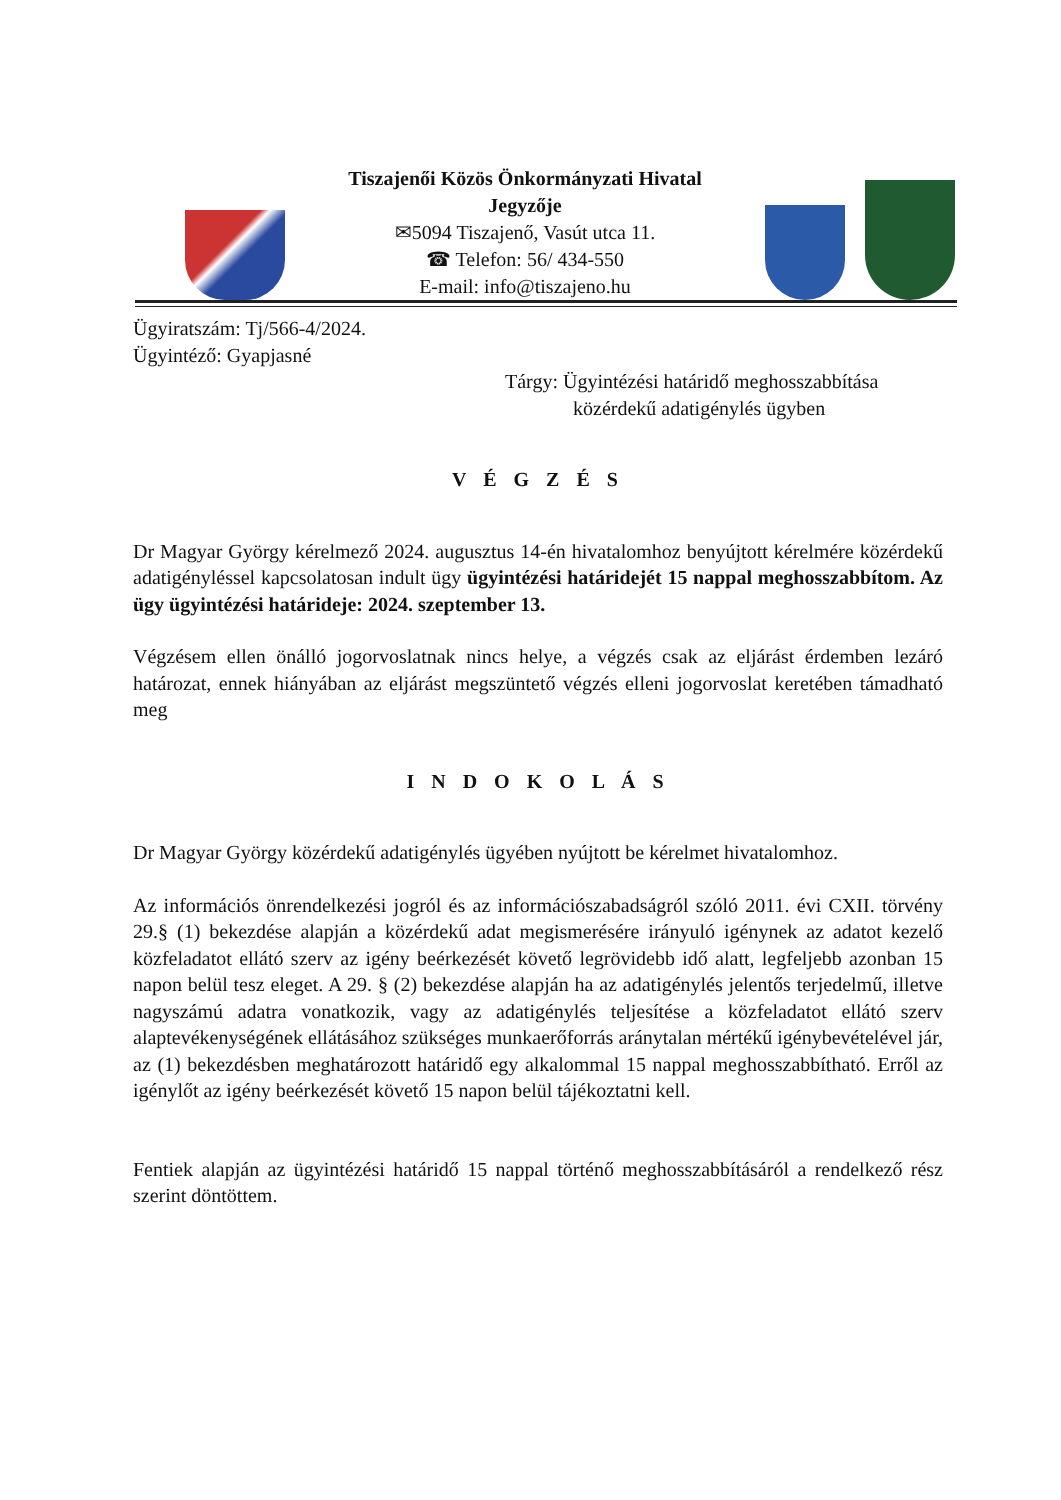Tiszajenői Közös Önkormányzati Hivatal
Jegyzője
✉5094 Tiszajenő, Vasút utca 11.
☎ Telefon: 56/ 434-550
E-mail: info@tiszajeno.hu
Ügyiratszám: Tj/566-4/2024.
Ügyintéző: Gyapjasné
Tárgy: Ügyintézési határidő meghosszabbítása
közérdekű adatigénylés ügyben
V É G Z É S
Dr Magyar György kérelmező 2024. augusztus 14-én hivatalomhoz benyújtott kérelmére közérdekű adatigényléssel kapcsolatosan indult ügy ügyintézési határidejét 15 nappal meghosszabbítom. Az ügy ügyintézési határideje: 2024. szeptember 13.
Végzésem ellen önálló jogorvoslatnak nincs helye, a végzés csak az eljárást érdemben lezáró határozat, ennek hiányában az eljárást megszüntető végzés elleni jogorvoslat keretében támadható meg
I N D O K O L Á S
Dr Magyar György közérdekű adatigénylés ügyében nyújtott be kérelmet hivatalomhoz.
Az információs önrendelkezési jogról és az információszabadságról szóló 2011. évi CXII. törvény 29.§ (1) bekezdése alapján a közérdekű adat megismerésére irányuló igénynek az adatot kezelő közfeladatot ellátó szerv az igény beérkezését követő legrövidebb idő alatt, legfeljebb azonban 15 napon belül tesz eleget. A 29. § (2) bekezdése alapján ha az adatigénylés jelentős terjedelmű, illetve nagyszámú adatra vonatkozik, vagy az adatigénylés teljesítése a közfeladatot ellátó szerv alaptevékenységének ellátásához szükséges munkaerőforrás aránytalan mértékű igénybevételével jár, az (1) bekezdésben meghatározott határidő egy alkalommal 15 nappal meghosszabbítható. Erről az igénylőt az igény beérkezését követő 15 napon belül tájékoztatni kell.
Fentiek alapján az ügyintézési határidő 15 nappal történő meghosszabbításáról a rendelkező rész szerint döntöttem.